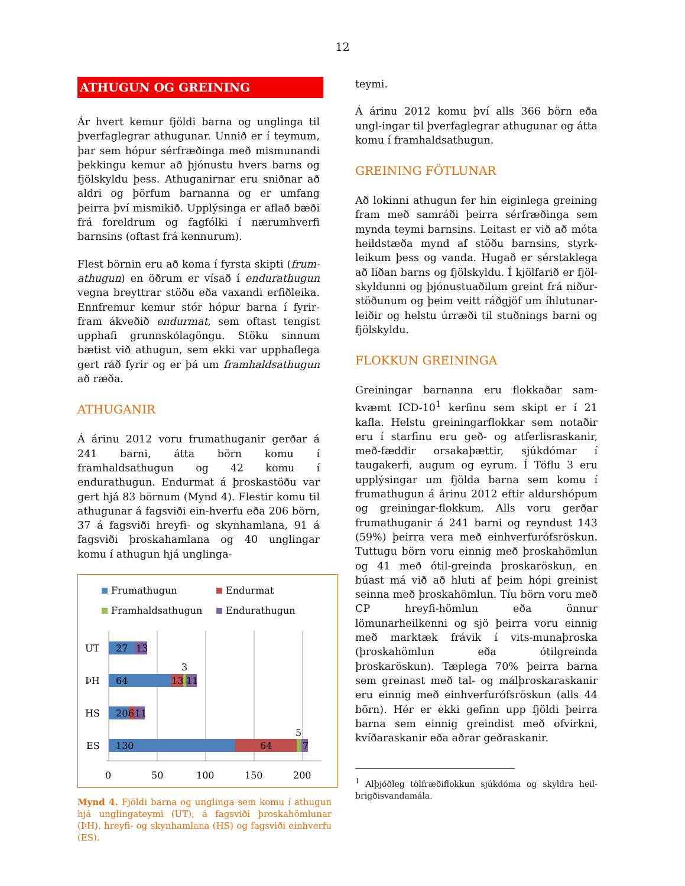12
ATHUGUN OG GREINING
Ár hvert kemur fjöldi barna og unglinga til þverfaglegrar athugunar. Unnið er í teymum, þar sem hópur sérfræðinga með mismunandi þekkingu kemur að þjónustu hvers barns og fjölskyldu þess. Athuganirnar eru sniðnar að aldri og þörfum barnanna og er umfang þeirra því mismikið. Upplýsinga er aflað bæði frá foreldrum og fagfólki í nærumhverfi barnsins (oftast frá kennurum).
Flest börnin eru að koma í fyrsta skipti (frum-athugun) en öðrum er vísað í endurathugun vegna breyttrar stöðu eða vaxandi erfiðleika. Ennfremur kemur stór hópur barna í fyrir-fram ákveðið endurmat, sem oftast tengist upphafi grunnskólagöngu. Stöku sinnum bætist við athugun, sem ekki var upphaflega gert ráð fyrir og er þá um framhaldsathugun að ræða.
ATHUGANIR
Á árinu 2012 voru frumathuganir gerðar á 241 barni, átta börn komu í framhaldsathugun og 42 komu í endurathugun. Endurmat á þroskastöðu var gert hjá 83 börnum (Mynd 4). Flestir komu til athugunar á fagsviði ein-hverfu eða 206 börn, 37 á fagsviði hreyfi- og skynhamlana, 91 á fagsviði þroskahamlana og 40 unglingar komu í athugun hjá unglinga-
Frumathugun
Endurmat
Framhaldsathugun
Endurathugun
UT
27
13
ÞH
64
13
11
3
HS
20
6
11
ES
130
64
7
5
0
50
100
150
200
Mynd 4. Fjöldi barna og unglinga sem komu í athugun hjá unglingateymi (UT), á fagsviði þroskahömlunar (ÞH), hreyfi- og skynhamlana (HS) og fagsviði einhverfu (ES).
teymi.
Á árinu 2012 komu því alls 366 börn eða ungl-ingar til þverfaglegrar athugunar og átta komu í framhaldsathugun.
GREINING FÖTLUNAR
Að lokinni athugun fer hin eiginlega greining fram með samráði þeirra sérfræðinga sem mynda teymi barnsins. Leitast er við að móta heildstæða mynd af stöðu barnsins, styrk-leikum þess og vanda. Hugað er sérstaklega að líðan barns og fjölskyldu. Í kjölfarið er fjöl-skyldunni og þjónustuaðilum greint frá niður-stöðunum og þeim veitt ráðgjöf um íhlutunar-leiðir og helstu úrræði til stuðnings barni og fjölskyldu.
FLOKKUN GREININGA
Greiningar barnanna eru flokkaðar sam-kvæmt ICD-10<sup>1</sup> kerfinu sem skipt er í 21 kafla. Helstu greiningarflokkar sem notaðir eru í starfinu eru geð- og atferlisraskanir, með-fæddir orsakaþættir, sjúkdómar í taugakerfi, augum og eyrum. Í Töflu 3 eru upplýsingar um fjölda barna sem komu í frumathugun á árinu 2012 eftir aldurshópum og greiningar-flokkum. Alls voru gerðar frumathuganir á 241 barni og reyndust 143 (59%) þeirra vera með einhverfurófsröskun. Tuttugu börn voru einnig með þroskahömlun og 41 með ótil-greinda þroskaröskun, en búast má við að hluti af þeim hópi greinist seinna með þroskahömlun. Tíu börn voru með CP hreyfi-hömlun eða önnur lömunarheilkenni og sjö þeirra voru einnig með marktæk frávik í vits-munaþroska (þroskahömlun eða ótilgreinda þroskaröskun). Tæplega 70% þeirra barna sem greinast með tal- og málþroskaraskanir eru einnig með einhverfurófsröskun (alls 44 börn). Hér er ekki gefinn upp fjöldi þeirra barna sem einnig greindist með ofvirkni, kvíðaraskanir eða aðrar geðraskanir.
<sup>1</sup> Alþjóðleg tölfræðiflokkun sjúkdóma og skyldra heil-brigðisvandamála.